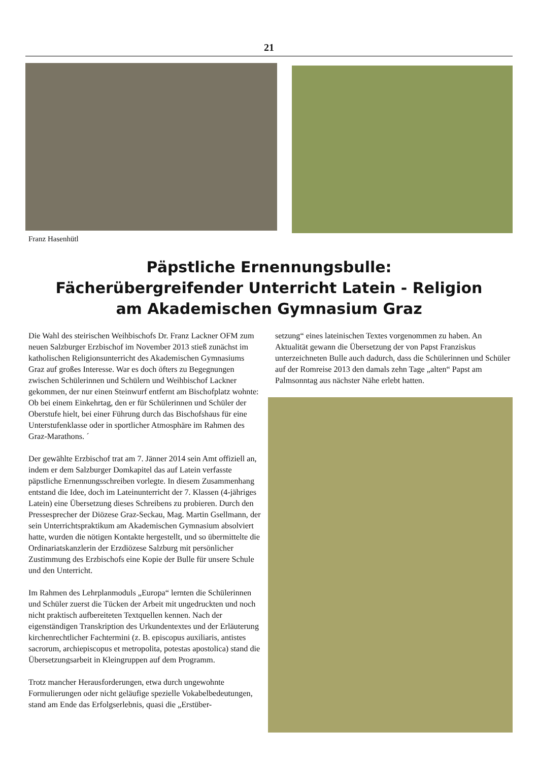21
Franz Hasenhütl
Päpstliche Ernennungsbulle:
Fächerübergreifender Unterricht Latein - Religion
am Akademischen Gymnasium Graz
Die Wahl des steirischen Weihbischofs Dr. Franz Lackner OFM zum neuen Salzburger Erzbischof im November 2013 stieß zunächst im katholischen Religionsunterricht des Akademischen Gymnasiums Graz auf großes Interesse. War es doch öfters zu Begegnungen zwischen Schülerinnen und Schülern und Weihbischof Lackner gekommen, der nur einen Steinwurf entfernt am Bischofplatz wohnte: Ob bei einem Einkehrtag, den er für Schülerinnen und Schüler der Oberstufe hielt, bei einer Führung durch das Bischofshaus für eine Unterstufenklasse oder in sportlicher Atmosphäre im Rahmen des Graz-Marathons. ´
Der gewählte Erzbischof trat am 7. Jänner 2014 sein Amt offiziell an, indem er dem Salzburger Domkapitel das auf Latein verfasste päpstliche Ernennungsschreiben vorlegte. In diesem Zusammenhang entstand die Idee, doch im Lateinunterricht der 7. Klassen (4-jähriges Latein) eine Übersetzung dieses Schreibens zu probieren. Durch den Pressesprecher der Diözese Graz-Seckau, Mag. Martin Gsellmann, der sein Unterrichtspraktikum am Akademischen Gymnasium absolviert hatte, wurden die nötigen Kontakte hergestellt, und so übermittelte die Ordinariatskanzlerin der Erzdiözese Salzburg mit persönlicher Zustimmung des Erzbischofs eine Kopie der Bulle für unsere Schule und den Unterricht.
Im Rahmen des Lehrplanmoduls „Europa“ lernten die Schülerinnen und Schüler zuerst die Tücken der Arbeit mit ungedruckten und noch nicht praktisch aufbereiteten Textquellen kennen. Nach der eigenständigen Transkription des Urkundentextes und der Erläuterung kirchenrechtlicher Fachtermini (z. B. episcopus auxiliaris, antistes sacrorum, archiepiscopus et metropolita, potestas apostolica) stand die Übersetzungsarbeit in Kleingruppen auf dem Programm.
Trotz mancher Herausforderungen, etwa durch ungewohnte Formulierungen oder nicht geläufige spezielle Vokabelbedeutungen, stand am Ende das Erfolgserlebnis, quasi die „Erstüber-
setzung“ eines lateinischen Textes vorgenommen zu haben. An Aktualität gewann die Übersetzung der von Papst Franziskus unterzeichneten Bulle auch dadurch, dass die Schülerinnen und Schüler auf der Romreise 2013 den damals zehn Tage „alten“ Papst am Palmsonntag aus nächster Nähe erlebt hatten.